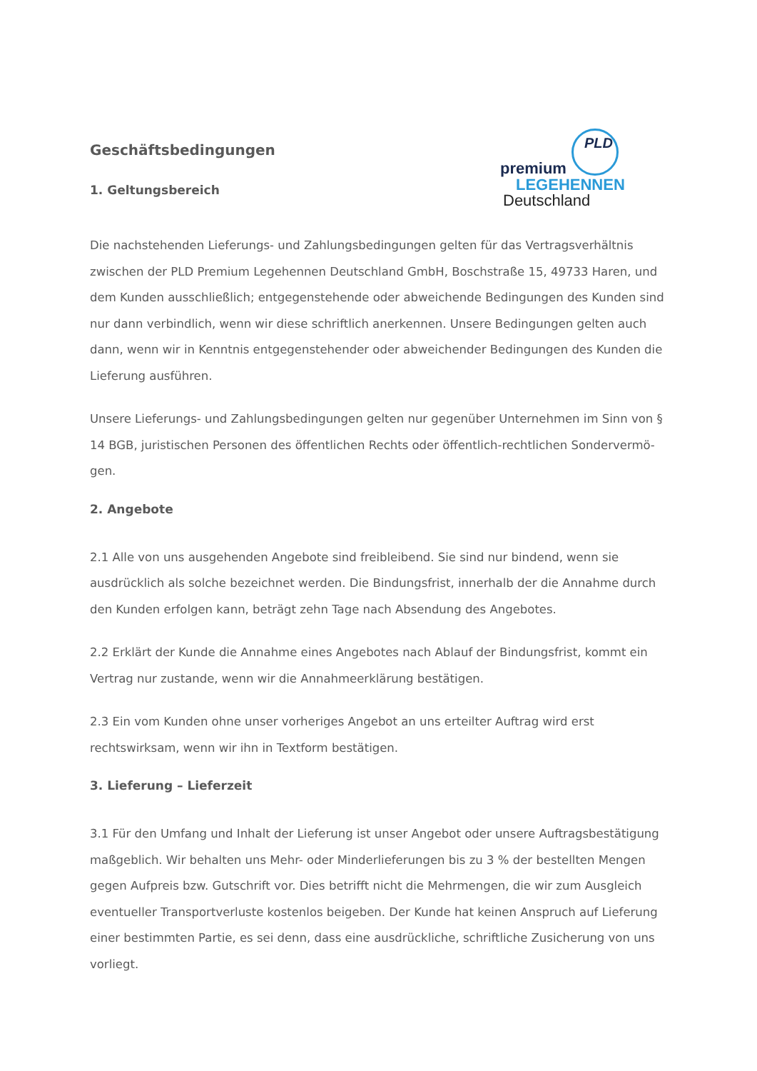Geschäftsbedingungen
1. Geltungsbereich
PLD
premium
LEGEHENNEN
Deutschland
Die nachstehenden Lieferungs- und Zahlungsbedingungen gelten für das Vertragsverhältnis zwischen der PLD Premium Legehennen Deutschland GmbH, Boschstraße 15, 49733 Haren, und dem Kunden ausschließlich; entgegenstehende oder abweichende Bedingungen des Kunden sind nur dann verbindlich, wenn wir diese schriftlich anerkennen. Unsere Bedingungen gelten auch dann, wenn wir in Kenntnis entgegenstehender oder abweichender Bedingungen des Kunden die Lieferung ausführen.
Unsere Lieferungs- und Zahlungsbedingungen gelten nur gegenüber Unternehmen im Sinn von § 14 BGB, juristischen Personen des öffentlichen Rechts oder öffentlich-rechtlichen Sondervermö-gen.
2. Angebote
2.1 Alle von uns ausgehenden Angebote sind freibleibend. Sie sind nur bindend, wenn sie ausdrücklich als solche bezeichnet werden. Die Bindungsfrist, innerhalb der die Annahme durch den Kunden erfolgen kann, beträgt zehn Tage nach Absendung des Angebotes.
2.2 Erklärt der Kunde die Annahme eines Angebotes nach Ablauf der Bindungsfrist, kommt ein Vertrag nur zustande, wenn wir die Annahmeerklärung bestätigen.
2.3 Ein vom Kunden ohne unser vorheriges Angebot an uns erteilter Auftrag wird erst rechtswirksam, wenn wir ihn in Textform bestätigen.
3. Lieferung – Lieferzeit
3.1 Für den Umfang und Inhalt der Lieferung ist unser Angebot oder unsere Auftragsbestätigung maßgeblich. Wir behalten uns Mehr- oder Minderlieferungen bis zu 3 % der bestellten Mengen gegen Aufpreis bzw. Gutschrift vor. Dies betrifft nicht die Mehrmengen, die wir zum Ausgleich eventueller Transportverluste kostenlos beigeben. Der Kunde hat keinen Anspruch auf Lieferung einer bestimmten Partie, es sei denn, dass eine ausdrückliche, schriftliche Zusicherung von uns vorliegt.